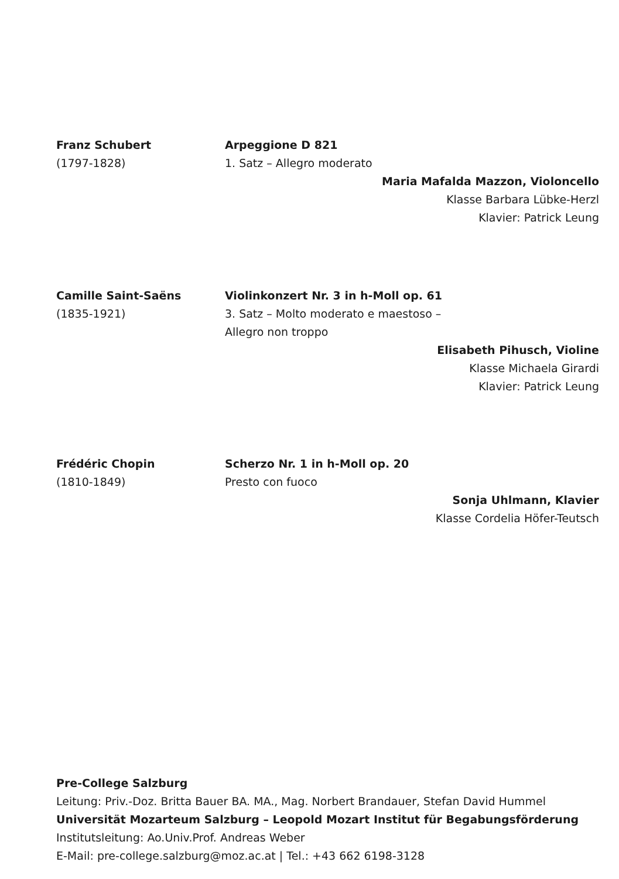Franz Schubert
(1797-1828)
Arpeggione D 821
1. Satz – Allegro moderato
Maria Mafalda Mazzon, Violoncello
Klasse Barbara Lübke-Herzl
Klavier: Patrick Leung
Camille Saint-Saëns
(1835-1921)
Violinkonzert Nr. 3 in h-Moll op. 61
3. Satz – Molto moderato e maestoso –
Allegro non troppo
Elisabeth Pihusch, Violine
Klasse Michaela Girardi
Klavier: Patrick Leung
Frédéric Chopin
(1810-1849)
Scherzo Nr. 1 in h-Moll op. 20
Presto con fuoco
Sonja Uhlmann, Klavier
Klasse Cordelia Höfer-Teutsch
Pre-College Salzburg
Leitung: Priv.-Doz. Britta Bauer BA. MA., Mag. Norbert Brandauer, Stefan David Hummel
Universität Mozarteum Salzburg – Leopold Mozart Institut für Begabungsförderung
Institutsleitung: Ao.Univ.Prof. Andreas Weber
E-Mail: pre-college.salzburg@moz.ac.at | Tel.: +43 662 6198-3128